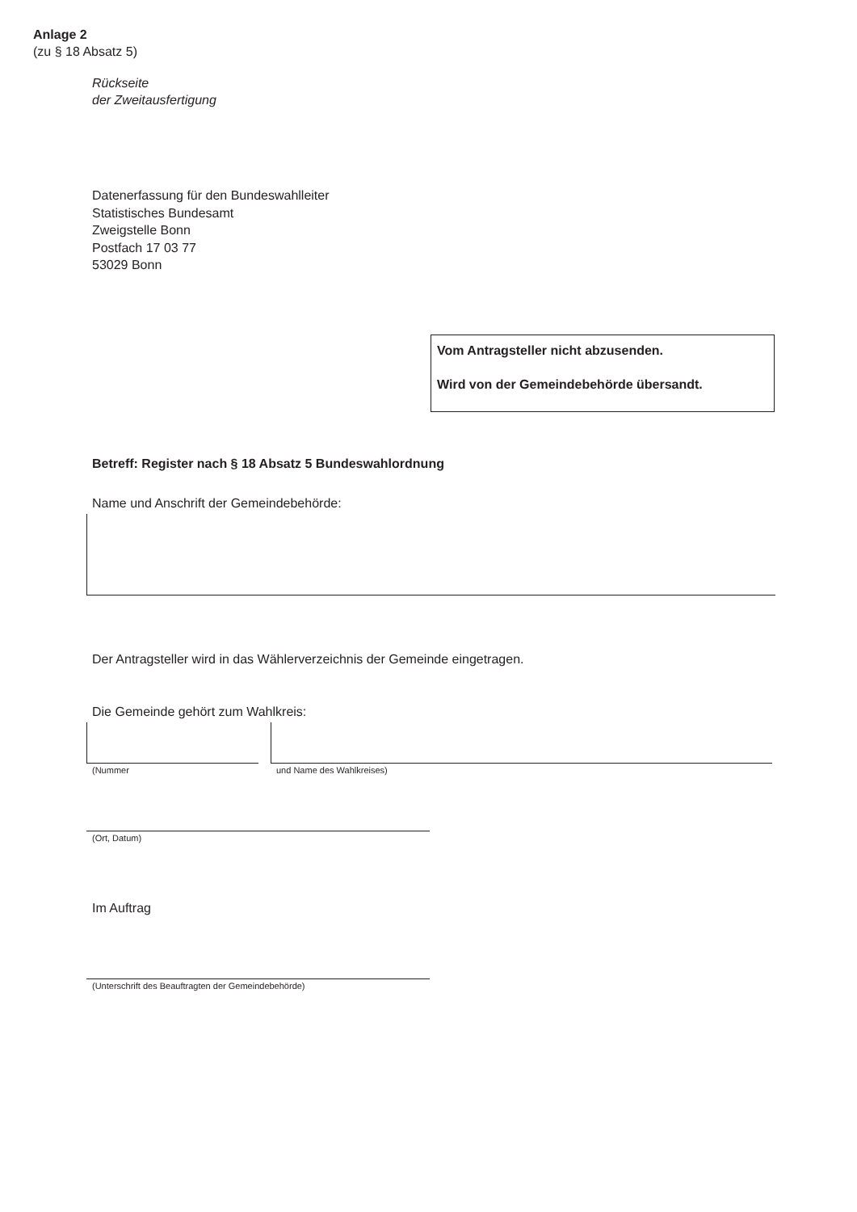Anlage 2
(zu § 18 Absatz 5)
Rückseite
der Zweitausfertigung
Datenerfassung für den Bundeswahlleiter
Statistisches Bundesamt
Zweigstelle Bonn
Postfach 17 03 77
53029 Bonn
Vom Antragsteller nicht abzusenden.
Wird von der Gemeindebehörde übersandt.
Betreff: Register nach § 18 Absatz 5 Bundeswahlordnung
Name und Anschrift der Gemeindebehörde:
Der Antragsteller wird in das Wählerverzeichnis der Gemeinde eingetragen.
Die Gemeinde gehört zum Wahlkreis:
(Nummer und Name des Wahlkreises)
(Ort, Datum)
Im Auftrag
(Unterschrift des Beauftragten der Gemeindebehörde)